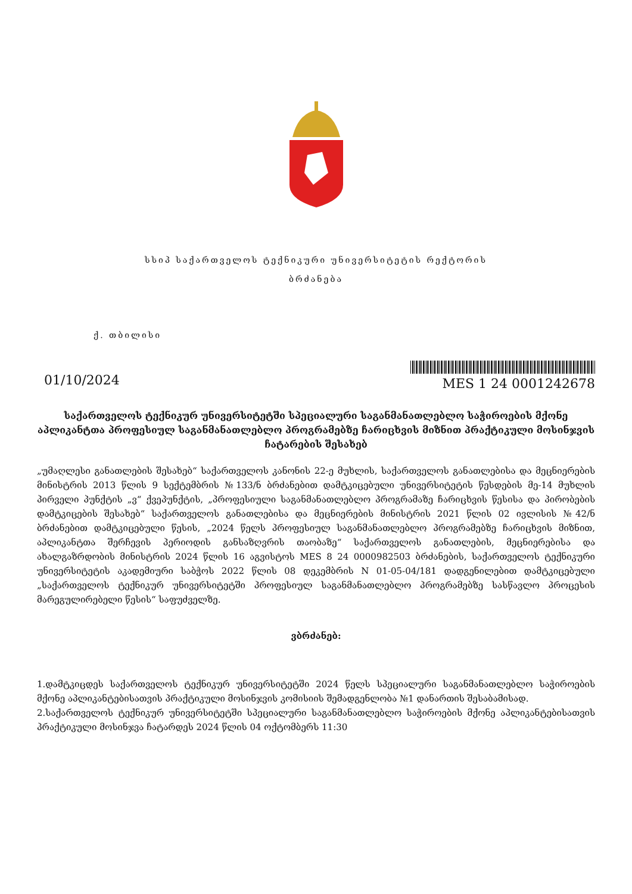სსიპ საქართველოს ტექნიკური უნივერსიტეტის რექტორის
ბრძანება
ქ. თბილისი
01/10/2024
MES 1 24 0001242678
საქართველოს ტექნიკურ უნივერსიტეტში სპეციალური საგანმანათლებლო საჭიროების მქონე აპლიკანტთა პროფესიულ საგანმანათლებლო პროგრამებზე ჩარიცხვის მიზნით პრაქტიკული მოსინჯვის ჩატარების შესახებ
„უმაღლესი განათლების შესახებ“ საქართველოს კანონის 22-ე მუხლის, საქართველოს განათლებისა და მეცნიერების მინისტრის 2013 წლის 9 სექტემბრის №133/ნ ბრძანებით დამტკიცებული უნივერსიტეტის წესდების მე-14 მუხლის პირველი პუნქტის „ვ“ ქვეპუნქტის, „პროფესიული საგანმანათლებლო პროგრამაზე ჩარიცხვის წესისა და პირობების დამტკიცების შესახებ“ საქართველოს განათლებისა და მეცნიერების მინისტრის 2021 წლის 02 ივლისის №42/ნ ბრძანებით დამტკიცებული წესის, „2024 წელს პროფესიულ საგანმანათლებლო პროგრამებზე ჩარიცხვის მიზნით, აპლიკანტთა შერჩევის პერიოდის განსაზღვრის თაობაზე“ საქართველოს განათლების, მეცნიერებისა და ახალგაზრდობის მინისტრის 2024 წლის 16 აგვისტოს MES 8 24 0000982503 ბრძანების, საქართველოს ტექნიკური უნივერსიტეტის აკადემიური საბჭოს 2022 წლის 08 დეკემბრის N 01-05-04/181 დადგენილებით დამტკიცებული „საქართველოს ტექნიკურ უნივერსიტეტში პროფესიულ საგანმანათლებლო პროგრამებზე სასწავლო პროცესის მარეგულირებელი წესის“ საფუძველზე.
ვბრძანებ:
1.დამტკიცდეს საქართველოს ტექნიკურ უნივერსიტეტში 2024 წელს სპეციალური საგანმანათლებლო საჭიროების მქონე აპლიკანტებისათვის პრაქტიკული მოსინჯვის კომისიის შემადგენლობა №1 დანართის შესაბამისად.
2.საქართველოს ტექნიკურ უნივერსიტეტში სპეციალური საგანმანათლებლო საჭიროების მქონე აპლიკანტებისათვის პრაქტიკული მოსინჯვა ჩატარდეს 2024 წლის 04 ოქტომბერს 11:30